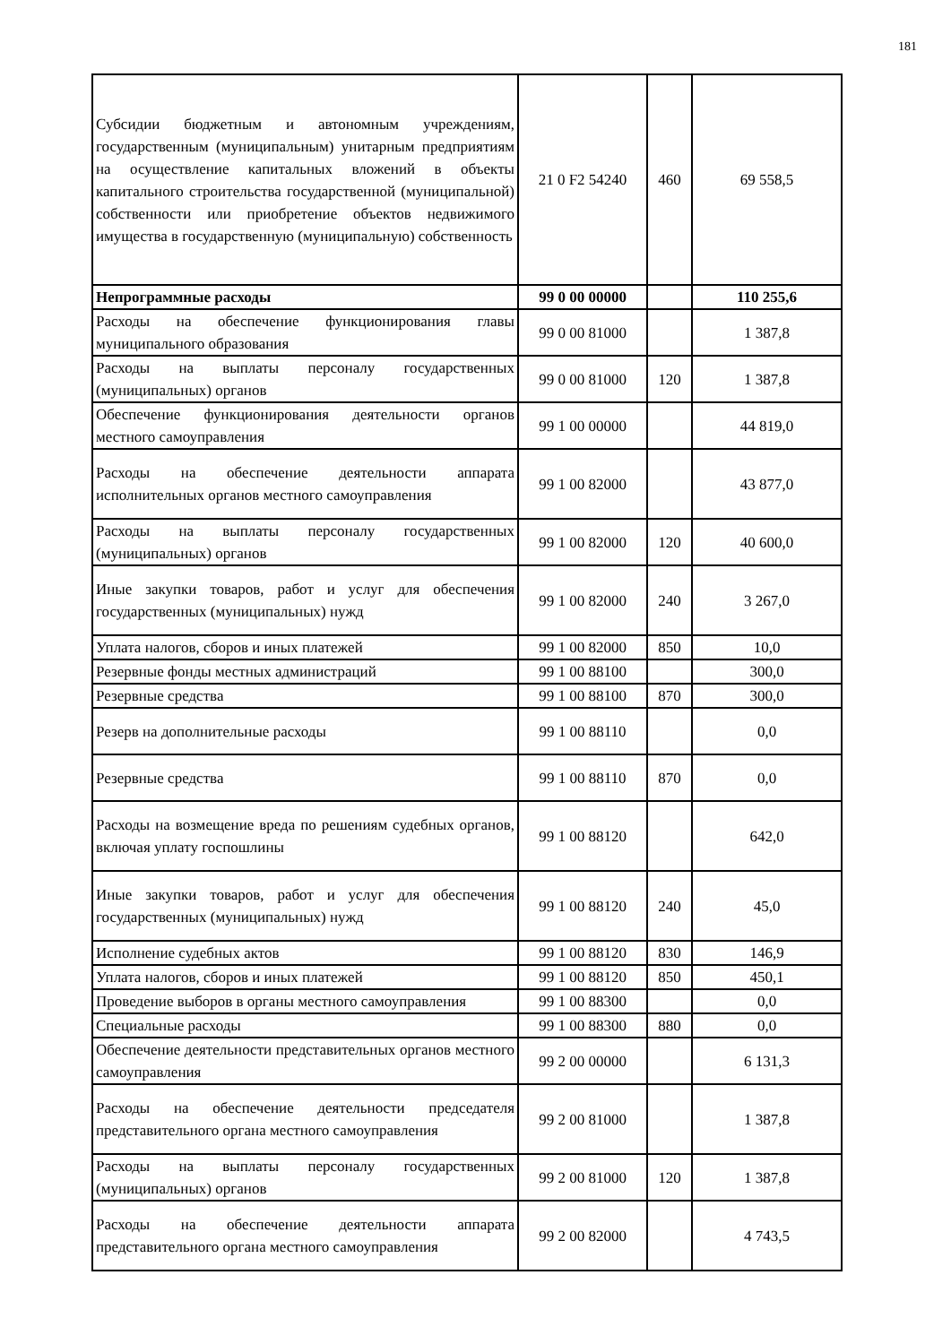181
| Субсидии бюджетным и автономным учреждениям, государственным (муниципальным) унитарным предприятиям на осуществление капитальных вложений в объекты капитального строительства государственной (муниципальной) собственности или приобретение объектов недвижимого имущества в государственную (муниципальную) собственность | 21 0 F2 54240 | 460 | 69 558,5 |
| Непрограммные расходы | 99 0 00 00000 | | 110 255,6 |
| Расходы на обеспечение функционирования главы муниципального образования | 99 0 00 81000 | | 1 387,8 |
| Расходы на выплаты персоналу государственных (муниципальных) органов | 99 0 00 81000 | 120 | 1 387,8 |
| Обеспечение функционирования деятельности органов местного самоуправления | 99 1 00 00000 | | 44 819,0 |
| Расходы на обеспечение деятельности аппарата исполнительных органов местного самоуправления | 99 1 00 82000 | | 43 877,0 |
| Расходы на выплаты персоналу государственных (муниципальных) органов | 99 1 00 82000 | 120 | 40 600,0 |
| Иные закупки товаров, работ и услуг для обеспечения государственных (муниципальных) нужд | 99 1 00 82000 | 240 | 3 267,0 |
| Уплата налогов, сборов и иных платежей | 99 1 00 82000 | 850 | 10,0 |
| Резервные фонды местных администраций | 99 1 00 88100 | | 300,0 |
| Резервные средства | 99 1 00 88100 | 870 | 300,0 |
| Резерв на дополнительные расходы | 99 1 00 88110 | | 0,0 |
| Резервные средства | 99 1 00 88110 | 870 | 0,0 |
| Расходы на возмещение вреда по решениям судебных органов, включая уплату госпошлины | 99 1 00 88120 | | 642,0 |
| Иные закупки товаров, работ и услуг для обеспечения государственных (муниципальных) нужд | 99 1 00 88120 | 240 | 45,0 |
| Исполнение судебных актов | 99 1 00 88120 | 830 | 146,9 |
| Уплата налогов, сборов и иных платежей | 99 1 00 88120 | 850 | 450,1 |
| Проведение выборов в органы местного самоуправления | 99 1 00 88300 | | 0,0 |
| Специальные расходы | 99 1 00 88300 | 880 | 0,0 |
| Обеспечение деятельности представительных органов местного самоуправления | 99 2 00 00000 | | 6 131,3 |
| Расходы на обеспечение деятельности председателя представительного органа местного самоуправления | 99 2 00 81000 | | 1 387,8 |
| Расходы на выплаты персоналу государственных (муниципальных) органов | 99 2 00 81000 | 120 | 1 387,8 |
| Расходы на обеспечение деятельности аппарата представительного органа местного самоуправления | 99 2 00 82000 | | 4 743,5 |